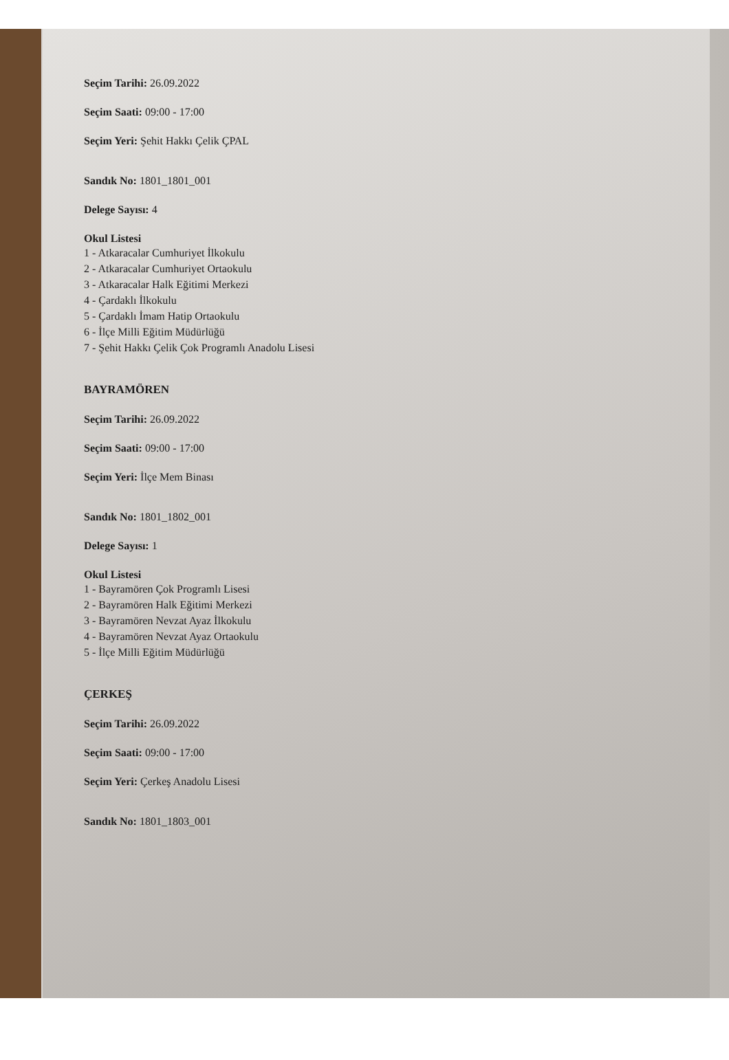Seçim Tarihi: 26.09.2022
Seçim Saati: 09:00 - 17:00
Seçim Yeri: Şehit Hakkı Çelik ÇPAL
Sandık No: 1801_1801_001
Delege Sayısı: 4
Okul Listesi
1 - Atkaracalar Cumhuriyet İlkokulu
2 - Atkaracalar Cumhuriyet Ortaokulu
3 - Atkaracalar Halk Eğitimi Merkezi
4 - Çardaklı İlkokulu
5 - Çardaklı İmam Hatip Ortaokulu
6 - İlçe Milli Eğitim Müdürlüğü
7 - Şehit Hakkı Çelik Çok Programlı Anadolu Lisesi
BAYRAMÖREN
Seçim Tarihi: 26.09.2022
Seçim Saati: 09:00 - 17:00
Seçim Yeri: İlçe Mem Binası
Sandık No: 1801_1802_001
Delege Sayısı: 1
Okul Listesi
1 - Bayramören Çok Programlı Lisesi
2 - Bayramören Halk Eğitimi Merkezi
3 - Bayramören Nevzat Ayaz İlkokulu
4 - Bayramören Nevzat Ayaz Ortaokulu
5 - İlçe Milli Eğitim Müdürlüğü
ÇERKEŞ
Seçim Tarihi: 26.09.2022
Seçim Saati: 09:00 - 17:00
Seçim Yeri: Çerkeş Anadolu Lisesi
Sandık No: 1801_1803_001